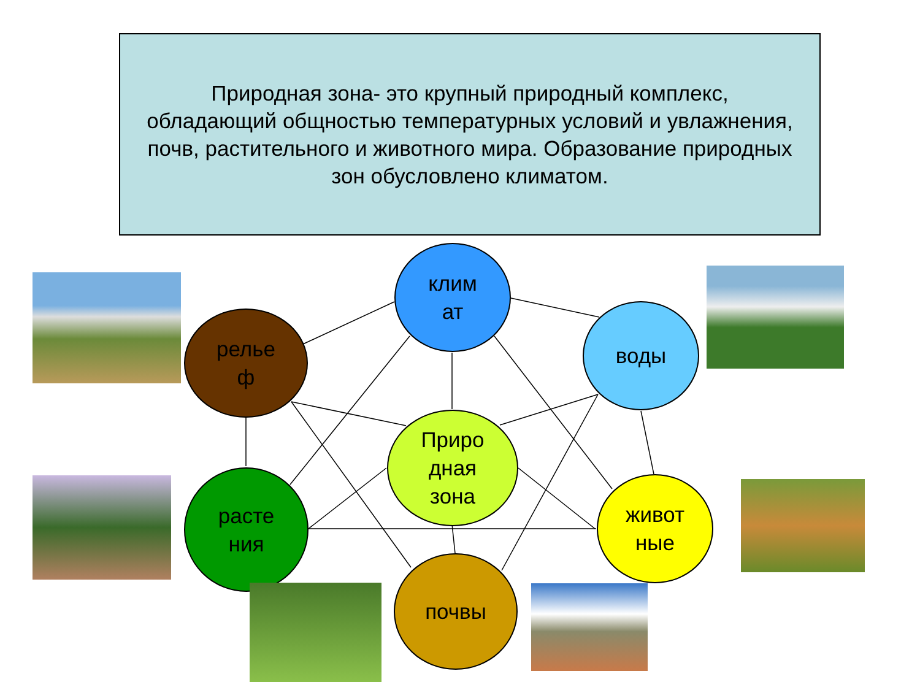Природная зона- это крупный природный комплекс, обладающий общностью температурных условий и увлажнения, почв, растительного и животного мира. Образование природных зон обусловлено климатом.
клим
ат
релье
ф
воды
Приро
дная
зона
расте
ния
живот
ные
почвы